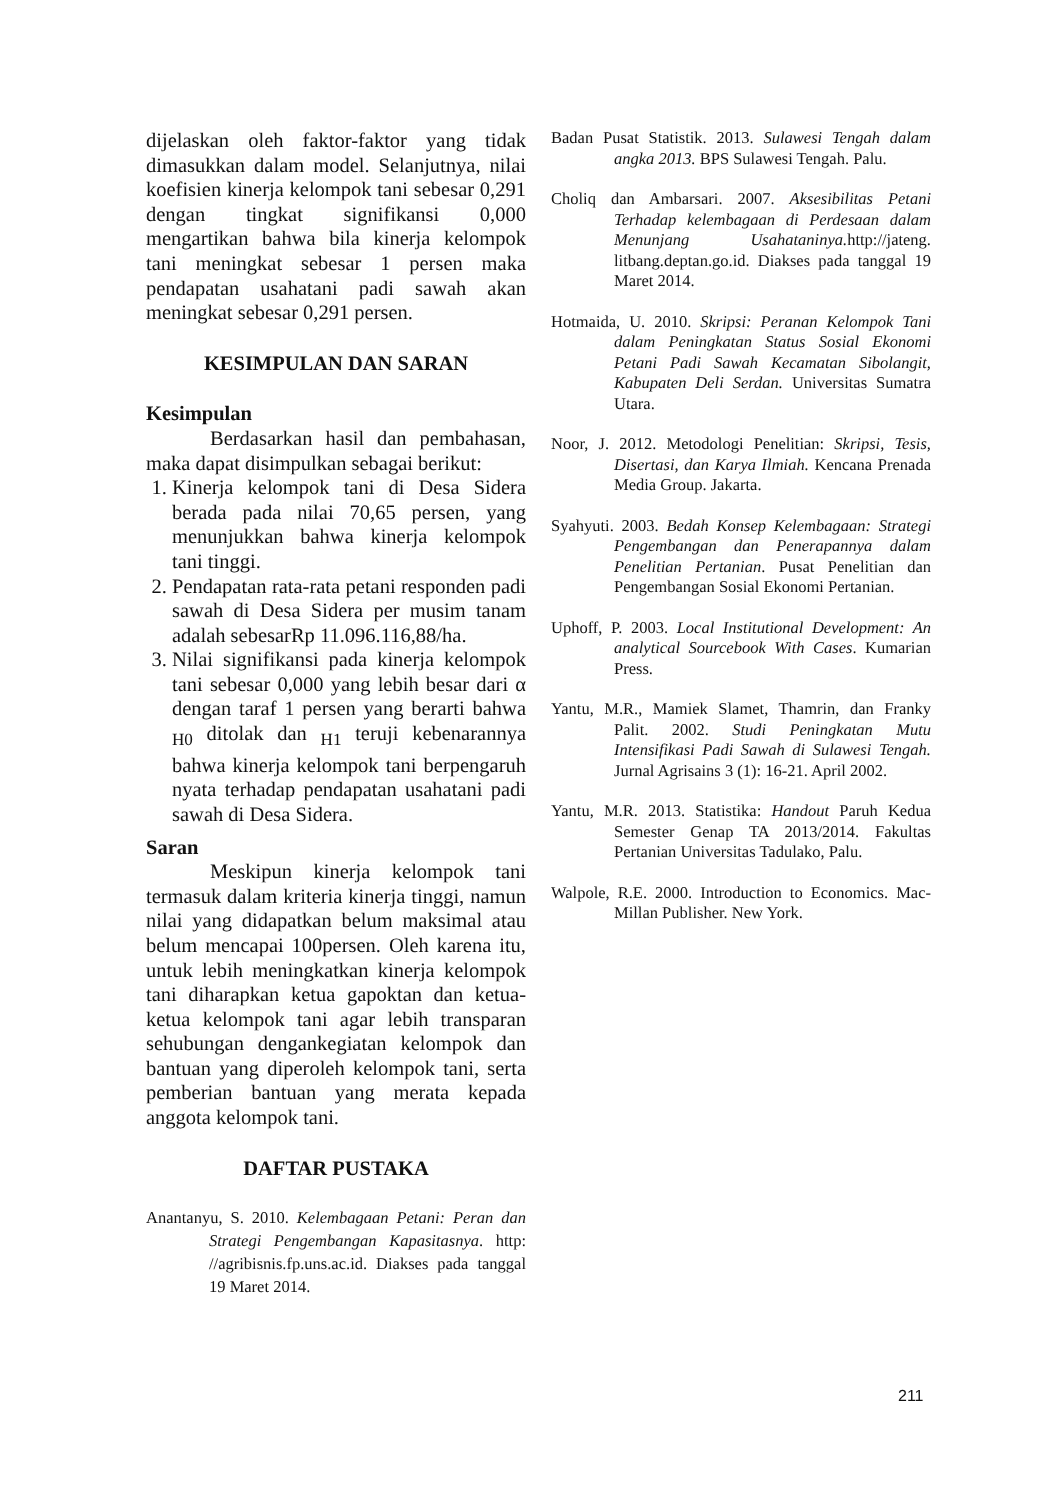dijelaskan oleh faktor-faktor yang tidak dimasukkan dalam model. Selanjutnya, nilai koefisien kinerja kelompok tani sebesar 0,291 dengan tingkat signifikansi 0,000 mengartikan bahwa bila kinerja kelompok tani meningkat sebesar 1 persen maka pendapatan usahatani padi sawah akan meningkat sebesar 0,291 persen.
KESIMPULAN DAN SARAN
Kesimpulan
Berdasarkan hasil dan pembahasan, maka dapat disimpulkan sebagai berikut:
1. Kinerja kelompok tani di Desa Sidera berada pada nilai 70,65 persen, yang menunjukkan bahwa kinerja kelompok tani tinggi.
2. Pendapatan rata-rata petani responden padi sawah di Desa Sidera per musim tanam adalah sebesarRp 11.096.116,88/ha.
3. Nilai signifikansi pada kinerja kelompok tani sebesar 0,000 yang lebih besar dari α dengan taraf 1 persen yang berarti bahwa <sub>H0</sub> ditolak dan <sub>H1</sub> teruji kebenarannya bahwa kinerja kelompok tani berpengaruh nyata terhadap pendapatan usahatani padi sawah di Desa Sidera.
Saran
Meskipun kinerja kelompok tani termasuk dalam kriteria kinerja tinggi, namun nilai yang didapatkan belum maksimal atau belum mencapai 100persen. Oleh karena itu, untuk lebih meningkatkan kinerja kelompok tani diharapkan ketua gapoktan dan ketua-ketua kelompok tani agar lebih transparan sehubungan dengankegiatan kelompok dan bantuan yang diperoleh kelompok tani, serta pemberian bantuan yang merata kepada anggota kelompok tani.
DAFTAR PUSTAKA
Anantanyu, S. 2010. Kelembagaan Petani: Peran dan Strategi Pengembangan Kapasitasnya. http: //agribisnis.fp.uns.ac.id. Diakses pada tanggal 19 Maret 2014.
Badan Pusat Statistik. 2013. Sulawesi Tengah dalam angka 2013. BPS Sulawesi Tengah. Palu.
Choliq dan Ambarsari. 2007. Aksesibilitas Petani Terhadap kelembagaan di Perdesaan dalam Menunjang Usahataninya. http://jateng. litbang.deptan.go.id. Diakses pada tanggal 19 Maret 2014.
Hotmaida, U. 2010. Skripsi: Peranan Kelompok Tani dalam Peningkatan Status Sosial Ekonomi Petani Padi Sawah Kecamatan Sibolangit, Kabupaten Deli Serdan. Universitas Sumatra Utara.
Noor, J. 2012. Metodologi Penelitian: Skripsi, Tesis, Disertasi, dan Karya Ilmiah. Kencana Prenada Media Group. Jakarta.
Syahyuti. 2003. Bedah Konsep Kelembagaan: Strategi Pengembangan dan Penerapannya dalam Penelitian Pertanian. Pusat Penelitian dan Pengembangan Sosial Ekonomi Pertanian.
Uphoff, P. 2003. Local Institutional Development: An analytical Sourcebook With Cases. Kumarian Press.
Yantu, M.R., Mamiek Slamet, Thamrin, dan Franky Palit. 2002. Studi Peningkatan Mutu Intensifikasi Padi Sawah di Sulawesi Tengah. Jurnal Agrisains 3 (1): 16-21. April 2002.
Yantu, M.R. 2013. Statistika: Handout Paruh Kedua Semester Genap TA 2013/2014. Fakultas Pertanian Universitas Tadulako, Palu.
Walpole, R.E. 2000. Introduction to Economics. Mac-Millan Publisher. New York.
211